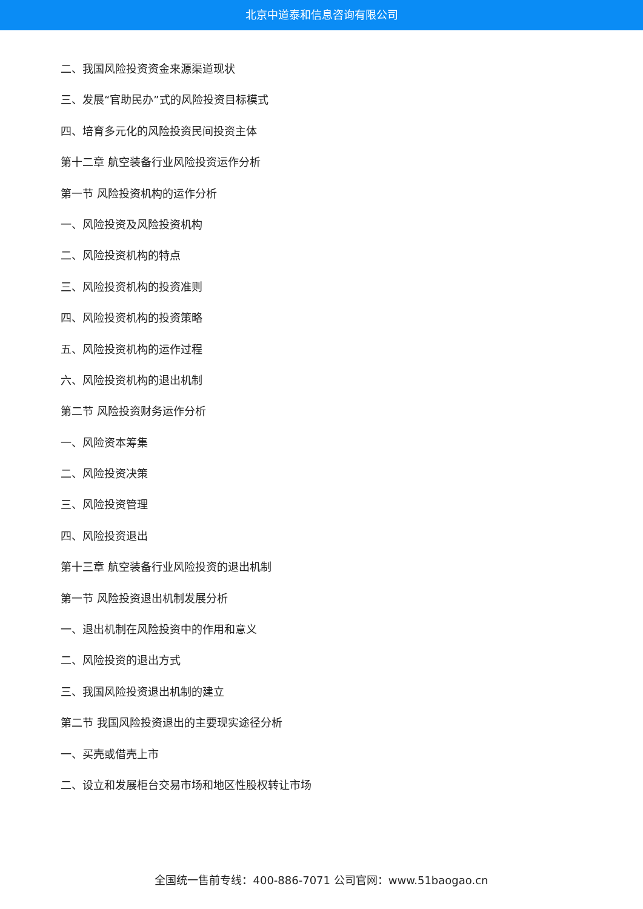北京中道泰和信息咨询有限公司
二、我国风险投资资金来源渠道现状
三、发展“官助民办”式的风险投资目标模式
四、培育多元化的风险投资民间投资主体
第十二章 航空装备行业风险投资运作分析
第一节 风险投资机构的运作分析
一、风险投资及风险投资机构
二、风险投资机构的特点
三、风险投资机构的投资准则
四、风险投资机构的投资策略
五、风险投资机构的运作过程
六、风险投资机构的退出机制
第二节 风险投资财务运作分析
一、风险资本筹集
二、风险投资决策
三、风险投资管理
四、风险投资退出
第十三章 航空装备行业风险投资的退出机制
第一节 风险投资退出机制发展分析
一、退出机制在风险投资中的作用和意义
二、风险投资的退出方式
三、我国风险投资退出机制的建立
第二节 我国风险投资退出的主要现实途径分析
一、买壳或借壳上市
二、设立和发展柜台交易市场和地区性股权转让市场
全国统一售前专线：400-886-7071 公司官网：www.51baogao.cn